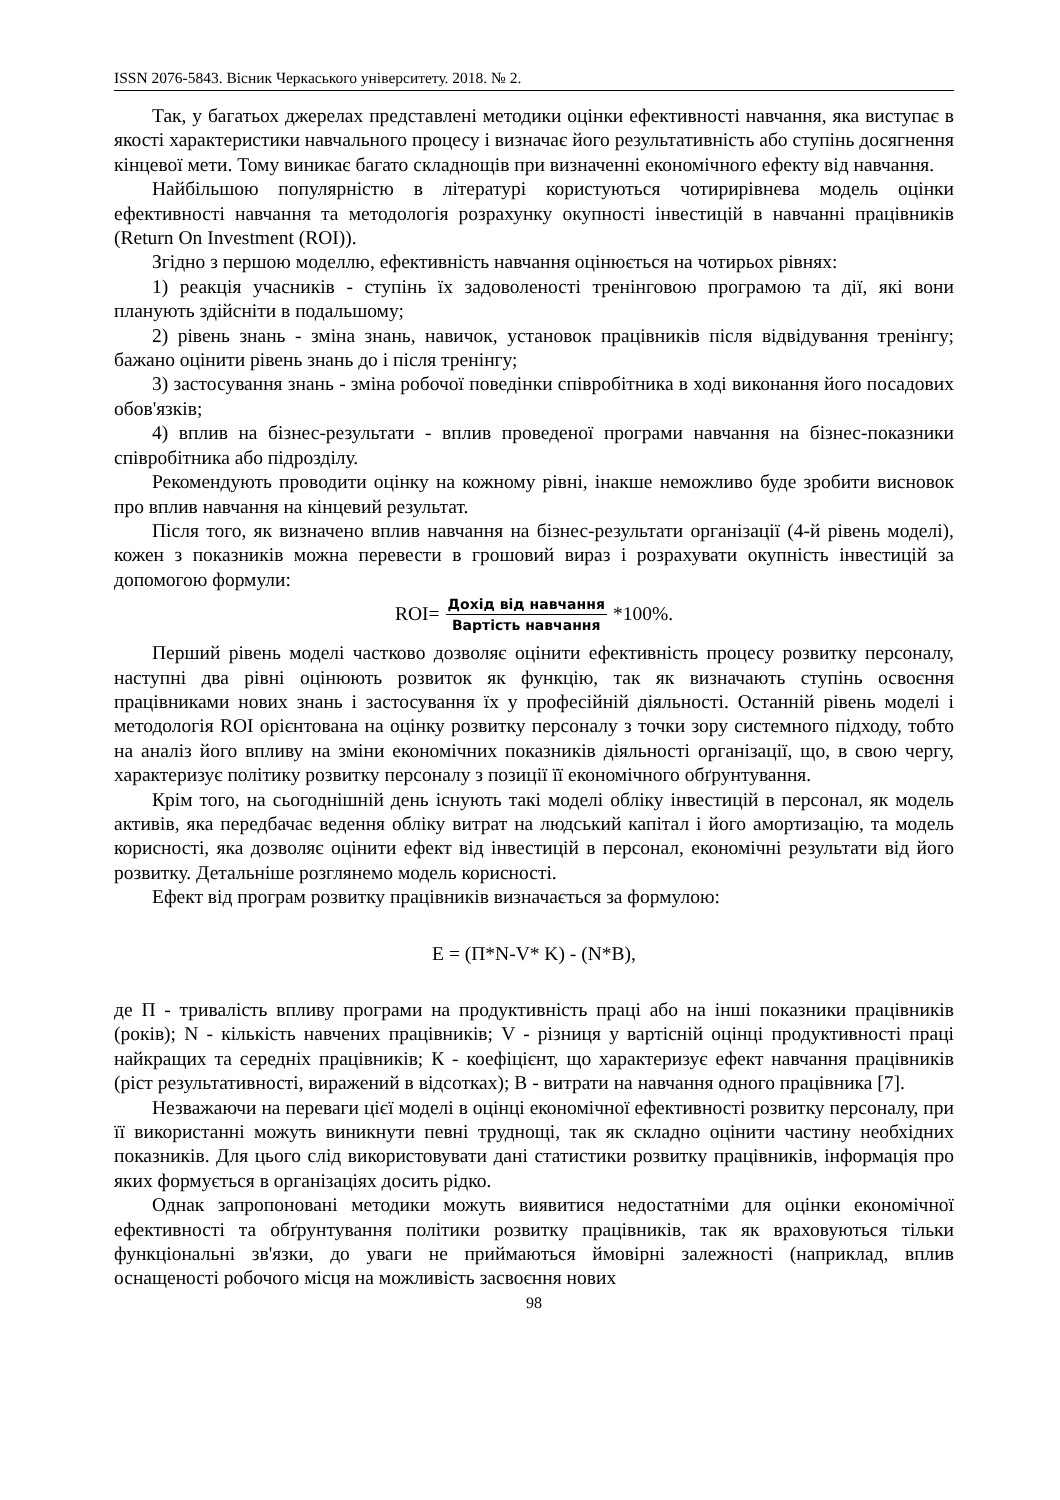ISSN 2076-5843. Вісник Черкаського університету. 2018. № 2.
Так, у багатьох джерелах представлені методики оцінки ефективності навчання, яка виступає в якості характеристики навчального процесу і визначає його результативність або ступінь досягнення кінцевої мети. Тому виникає багато складнощів при визначенні економічного ефекту від навчання.
Найбільшою популярністю в літературі користуються чотирирівнева модель оцінки ефективності навчання та методологія розрахунку окупності інвестицій в навчанні працівників (Return On Investment (ROI)).
Згідно з першою моделлю, ефективність навчання оцінюється на чотирьох рівнях:
1) реакція учасників - ступінь їх задоволеності тренінговою програмою та дії, які вони планують здійсніти в подальшому;
2) рівень знань - зміна знань, навичок, установок працівників після відвідування тренінгу; бажано оцінити рівень знань до і після тренінгу;
3) застосування знань - зміна робочої поведінки співробітника в ході виконання його посадових обов'язків;
4) вплив на бізнес-результати - вплив проведеної програми навчання на бізнес-показники співробітника або підрозділу.
Рекомендують проводити оцінку на кожному рівні, інакше неможливо буде зробити висновок про вплив навчання на кінцевий результат.
Після того, як визначено вплив навчання на бізнес-результати організації (4-й рівень моделі), кожен з показників можна перевести в грошовий вираз і розрахувати окупність інвестицій за допомогою формули:
ROI= Дохід від навчання Вартість навчання *100%.
Перший рівень моделі частково дозволяє оцінити ефективність процесу розвитку персоналу, наступні два рівні оцінюють розвиток як функцію, так як визначають ступінь освоєння працівниками нових знань і застосування їх у професійній діяльності. Останній рівень моделі і методологія ROI орієнтована на оцінку розвитку персоналу з точки зору системного підходу, тобто на аналіз його впливу на зміни економічних показників діяльності організації, що, в свою чергу, характеризує політику розвитку персоналу з позиції її економічного обґрунтування.
Крім того, на сьогоднішній день існують такі моделі обліку інвестицій в персонал, як модель активів, яка передбачає ведення обліку витрат на людський капітал і його амортизацію, та модель корисності, яка дозволяє оцінити ефект від інвестицій в персонал, економічні результати від його розвитку. Детальніше розглянемо модель корисності.
Ефект від програм розвитку працівників визначається за формулою:
E = (П*N-V* K) - (N*B),
де П - тривалість впливу програми на продуктивність праці або на інші показники працівників (років); N - кількість навчених працівників; V - різниця у вартісній оцінці продуктивності праці найкращих та середніх працівників; К - коефіцієнт, що характеризує ефект навчання працівників (ріст результативності, виражений в відсотках); В - витрати на навчання одного працівника [7].
Незважаючи на переваги цієї моделі в оцінці економічної ефективності розвитку персоналу, при її використанні можуть виникнути певні труднощі, так як складно оцінити частину необхідних показників. Для цього слід використовувати дані статистики розвитку працівників, інформація про яких формується в організаціях досить рідко.
Однак запропоновані методики можуть виявитися недостатніми для оцінки економічної ефективності та обґрунтування політики розвитку працівників, так як враховуються тільки функціональні зв'язки, до уваги не приймаються ймовірні залежності (наприклад, вплив оснащеності робочого місця на можливість засвоєння нових
98